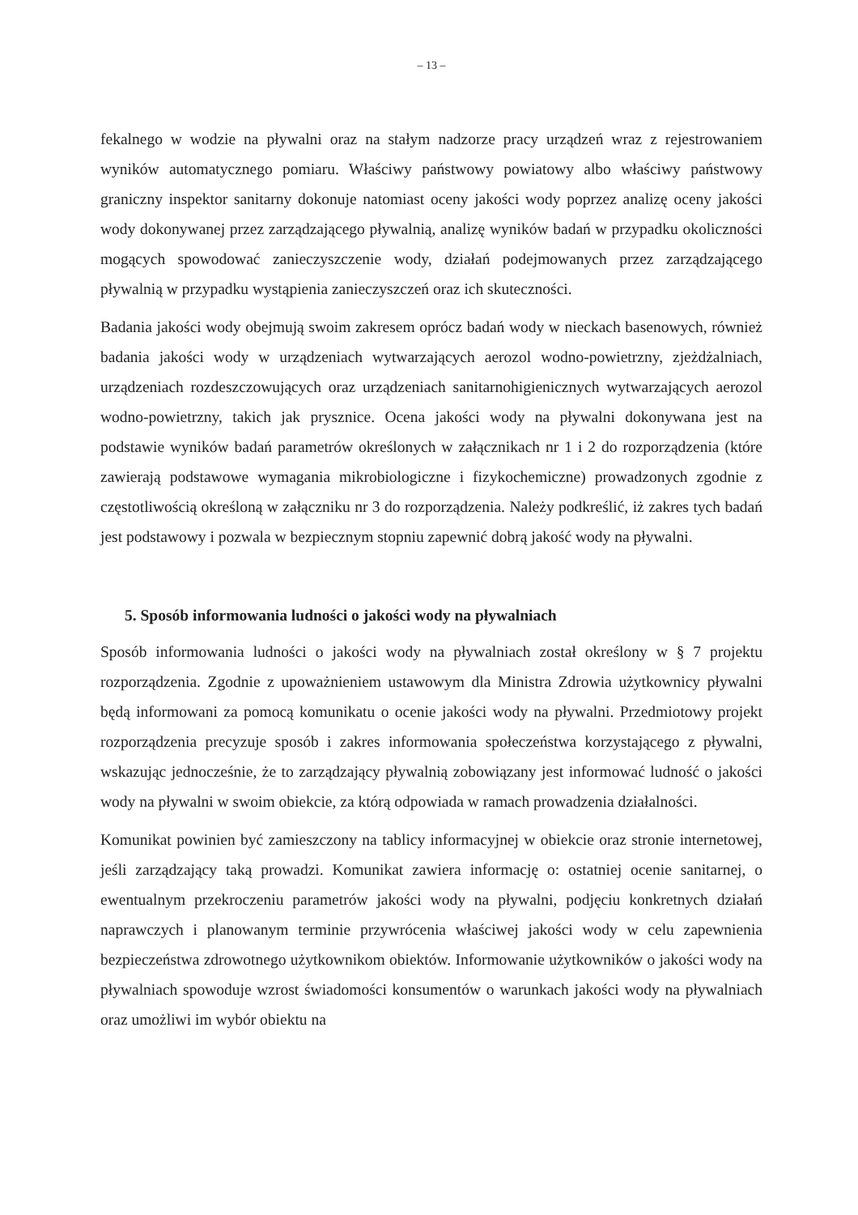– 13 –
fekalnego w wodzie na pływalni oraz na stałym nadzorze pracy urządzeń wraz z rejestrowaniem wyników automatycznego pomiaru. Właściwy państwowy powiatowy albo właściwy państwowy graniczny inspektor sanitarny dokonuje natomiast oceny jakości wody poprzez analizę oceny jakości wody dokonywanej przez zarządzającego pływalnią, analizę wyników badań w przypadku okoliczności mogących spowodować zanieczyszczenie wody, działań podejmowanych przez zarządzającego pływalnią w przypadku wystąpienia zanieczyszczeń oraz ich skuteczności.
Badania jakości wody obejmują swoim zakresem oprócz badań wody w nieckach basenowych, również badania jakości wody w urządzeniach wytwarzających aerozol wodno-powietrzny, zjeżdżalniach, urządzeniach rozdeszczowujących oraz urządzeniach sanitarnohigienicznych wytwarzających aerozol wodno-powietrzny, takich jak prysznice. Ocena jakości wody na pływalni dokonywana jest na podstawie wyników badań parametrów określonych w załącznikach nr 1 i 2 do rozporządzenia (które zawierają podstawowe wymagania mikrobiologiczne i fizykochemiczne) prowadzonych zgodnie z częstotliwością określoną w załączniku nr 3 do rozporządzenia. Należy podkreślić, iż zakres tych badań jest podstawowy i pozwala w bezpiecznym stopniu zapewnić dobrą jakość wody na pływalni.
5. Sposób informowania ludności o jakości wody na pływalniach
Sposób informowania ludności o jakości wody na pływalniach został określony w § 7 projektu rozporządzenia. Zgodnie z upoważnieniem ustawowym dla Ministra Zdrowia użytkownicy pływalni będą informowani za pomocą komunikatu o ocenie jakości wody na pływalni. Przedmiotowy projekt rozporządzenia precyzuje sposób i zakres informowania społeczeństwa korzystającego z pływalni, wskazując jednocześnie, że to zarządzający pływalnią zobowiązany jest informować ludność o jakości wody na pływalni w swoim obiekcie, za którą odpowiada w ramach prowadzenia działalności.
Komunikat powinien być zamieszczony na tablicy informacyjnej w obiekcie oraz stronie internetowej, jeśli zarządzający taką prowadzi. Komunikat zawiera informację o: ostatniej ocenie sanitarnej, o ewentualnym przekroczeniu parametrów jakości wody na pływalni, podjęciu konkretnych działań naprawczych i planowanym terminie przywrócenia właściwej jakości wody w celu zapewnienia bezpieczeństwa zdrowotnego użytkownikom obiektów. Informowanie użytkowników o jakości wody na pływalniach spowoduje wzrost świadomości konsumentów o warunkach jakości wody na pływalniach oraz umożliwi im wybór obiektu na